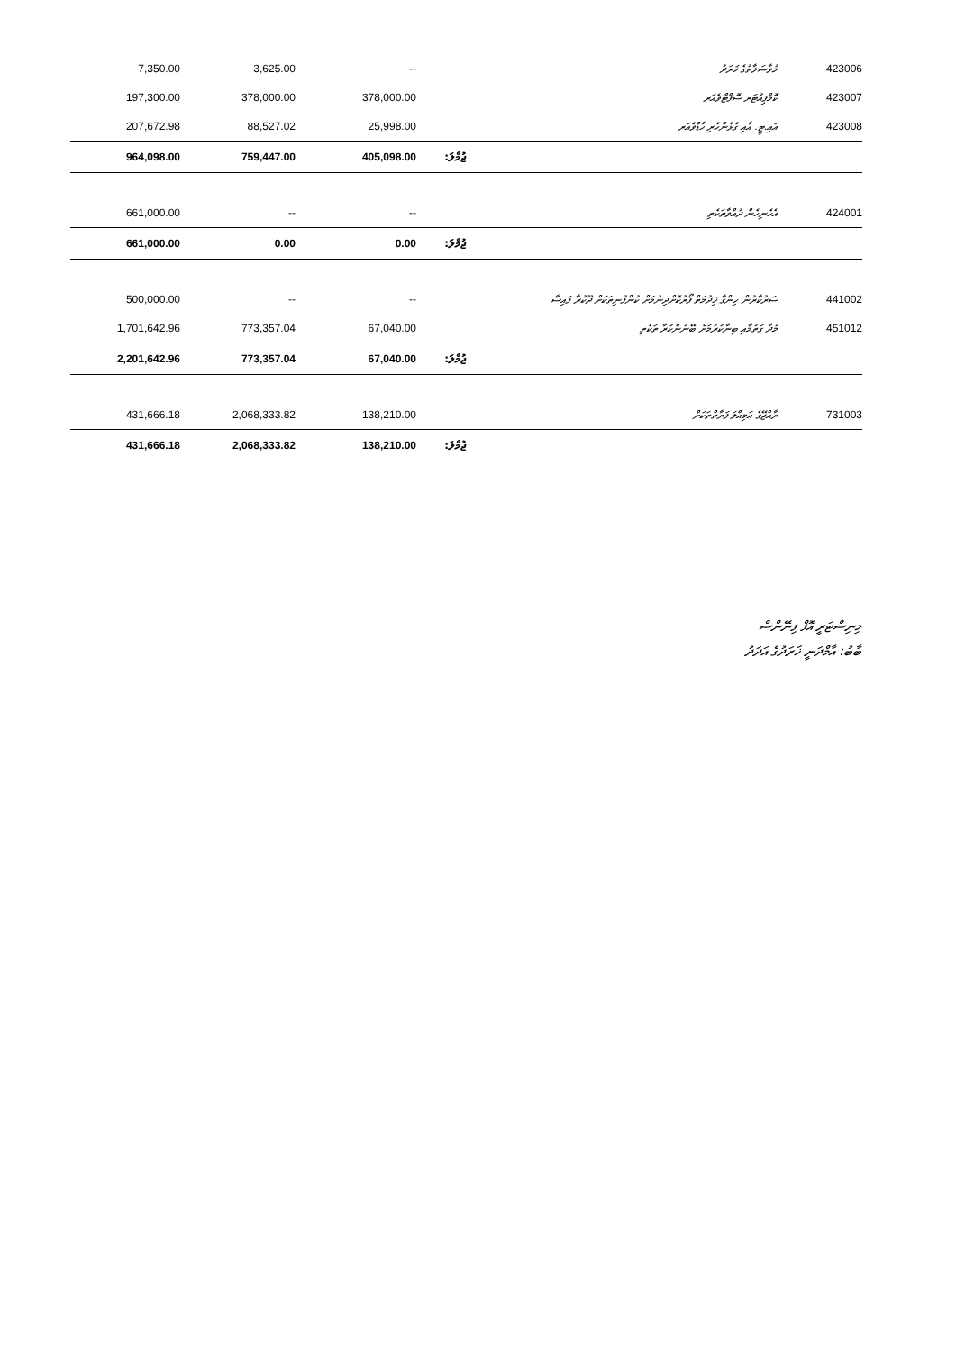| 7,350.00 | 3,625.00 | -- | | މުވާސަލާތުގެ ޚަރަދު | 423006 |
| 197,300.00 | 378,000.00 | 378,000.00 | | ކޮމްޕިއުޓަރ ސޮފްޓްވެއަރ | 423007 |
| 207,672.98 | 88,527.02 | 25,998.00 | | އައި.ޓީ. އާއި ގުޅުންހުރި ހާޑްވެއަރ | 423008 |
| 964,098.00 | 759,447.00 | 405,098.00 | ޖުމްލަ: | | |
| 661,000.00 | -- | -- | | އެހެނިހެން ދުއްވާތަކެތި | 424001 |
| 661,000.00 | 0.00 | 0.00 | ޖުމްލަ: | | |
| 500,000.00 | -- | -- | | ސަރުކާރުން ހިންގާ ޚިދުމަތް ފޯރުކޮށްދިނުމަށް ކުންފުނިތަކަށް ދޫކުރާ ފައިސާ | 441002 |
| 1,701,642.96 | 773,357.04 | 67,040.00 | | މުދާ ގަތުމާއި ބިނާކުރުމަށް ބޭނުންކުރާ ތަކެތި | 451012 |
| 2,201,642.96 | 773,357.04 | 67,040.00 | ޖުމްލަ: | | |
| 431,666.18 | 2,068,333.82 | 138,210.00 | | ރާއްޖޭގެ އަމިއްލަ ފަރާތްތަކަށް | 731003 |
| 431,666.18 | 2,068,333.82 | 138,210.00 | ޖުމްލަ: | | |
މިނިސްޓަރީ އޮފް ފިނޭންސް
ބާބު: އާމްދަނީ ޚަރަދުގެ އަދަދު